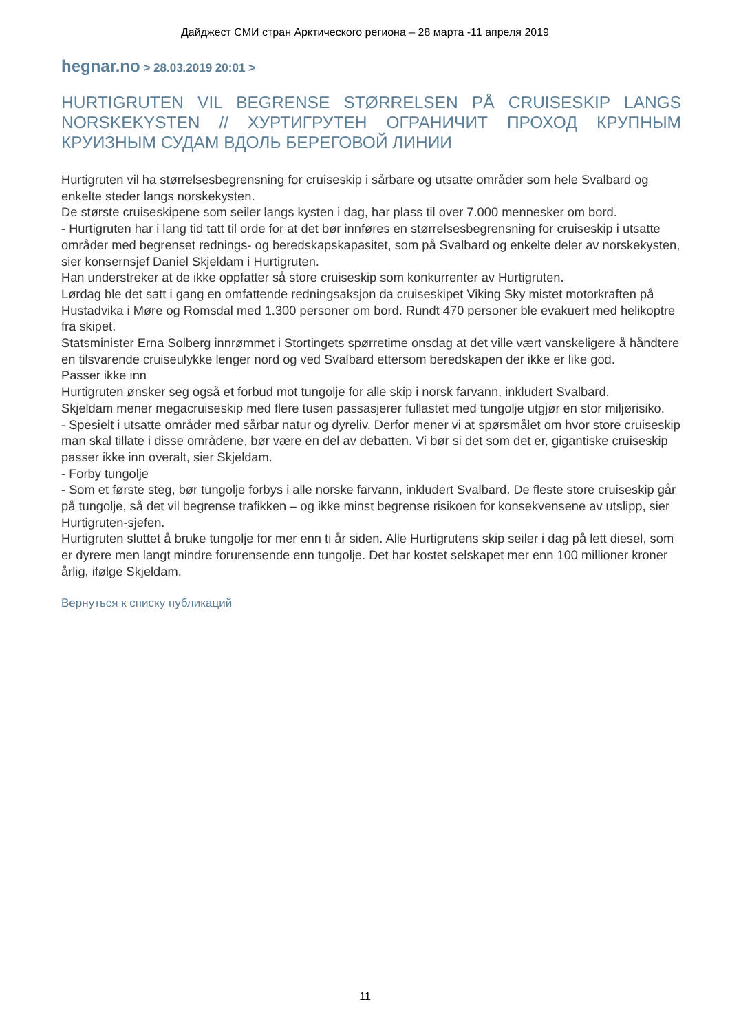Дайджест СМИ стран Арктического региона – 28 марта -11 апреля 2019
hegnar.no > 28.03.2019 20:01 >
HURTIGRUTEN VIL BEGRENSE STØRRELSEN PÅ CRUISESKIP LANGS NORSKEKYSTEN // ХУРТИГРУТЕН ОГРАНИЧИТ ПРОХОД КРУПНЫМ КРУИЗНЫМ СУДАМ ВДОЛЬ БЕРЕГОВОЙ ЛИНИИ
Hurtigruten vil ha størrelsesbegrensning for cruiseskip i sårbare og utsatte områder som hele Svalbard og enkelte steder langs norskekysten.
De største cruiseskipene som seiler langs kysten i dag, har plass til over 7.000 mennesker om bord.
- Hurtigruten har i lang tid tatt til orde for at det bør innføres en størrelsesbegrensning for cruiseskip i utsatte områder med begrenset rednings- og beredskapskapasitet, som på Svalbard og enkelte deler av norskekysten, sier konsernsjef Daniel Skjeldam i Hurtigruten.
Han understreker at de ikke oppfatter så store cruiseskip som konkurrenter av Hurtigruten.
Lørdag ble det satt i gang en omfattende redningsaksjon da cruiseskipet Viking Sky mistet motorkraften på Hustadvika i Møre og Romsdal med 1.300 personer om bord. Rundt 470 personer ble evakuert med helikoptre fra skipet.
Statsminister Erna Solberg innrømmet i Stortingets spørretime onsdag at det ville vært vanskeligere å håndtere en tilsvarende cruiseulykke lenger nord og ved Svalbard ettersom beredskapen der ikke er like god.
Passer ikke inn
Hurtigruten ønsker seg også et forbud mot tungolje for alle skip i norsk farvann, inkludert Svalbard.
Skjeldam mener megacruiseskip med flere tusen passasjerer fullastet med tungolje utgjør en stor miljørisiko.
- Spesielt i utsatte områder med sårbar natur og dyreliv. Derfor mener vi at spørsmålet om hvor store cruiseskip man skal tillate i disse områdene, bør være en del av debatten. Vi bør si det som det er, gigantiske cruiseskip passer ikke inn overalt, sier Skjeldam.
- Forby tungolje
- Som et første steg, bør tungolje forbys i alle norske farvann, inkludert Svalbard. De fleste store cruiseskip går på tungolje, så det vil begrense trafikken – og ikke minst begrense risikoen for konsekvensene av utslipp, sier Hurtigruten-sjefen.
Hurtigruten sluttet å bruke tungolje for mer enn ti år siden. Alle Hurtigrutens skip seiler i dag på lett diesel, som er dyrere men langt mindre forurensende enn tungolje. Det har kostet selskapet mer enn 100 millioner kroner årlig, ifølge Skjeldam.
Вернуться к списку публикаций
11